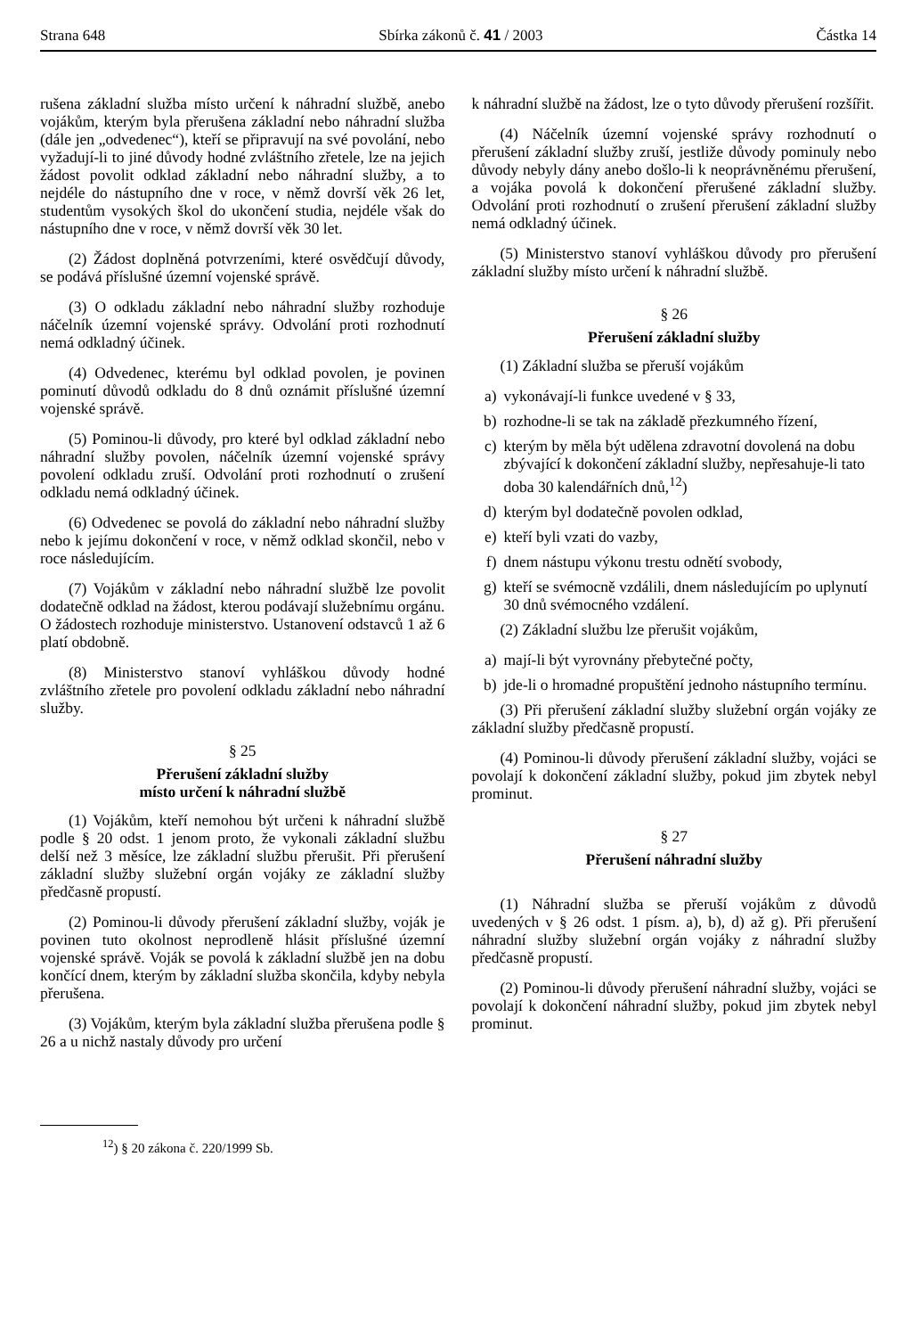Strana 648 Sbírka zákonů č. 41 / 2003 Částka 14
rušena základní služba místo určení k náhradní službě, anebo vojákům, kterým byla přerušena základní nebo náhradní služba (dále jen „odvedenec“), kteří se připravují na své povolání, nebo vyžadují-li to jiné důvody hodné zvláštního zřetele, lze na jejich žádost povolit odklad základní nebo náhradní služby, a to nejdéle do nástupního dne v roce, v němž dovrší věk 26 let, studentům vysokých škol do ukončení studia, nejdéle však do nástupního dne v roce, v němž dovrší věk 30 let.
(2) Žádost doplněná potvrzeními, které osvědčují důvody, se podává příslušné územní vojenské správě.
(3) O odkladu základní nebo náhradní služby rozhoduje náčelník územní vojenské správy. Odvolání proti rozhodnutí nemá odkladný účinek.
(4) Odvedenec, kterému byl odklad povolen, je povinen pominutí důvodů odkladu do 8 dnů oznámit příslušné územní vojenské správě.
(5) Pominou-li důvody, pro které byl odklad základní nebo náhradní služby povolen, náčelník územní vojenské správy povolení odkladu zruší. Odvolání proti rozhodnutí o zrušení odkladu nemá odkladný účinek.
(6) Odvedenec se povolá do základní nebo náhradní služby nebo k jejímu dokončení v roce, v němž odklad skončil, nebo v roce následujícím.
(7) Vojákům v základní nebo náhradní službě lze povolit dodatečně odklad na žádost, kterou podávají služebnímu orgánu. O žádostech rozhoduje ministerstvo. Ustanovení odstavců 1 až 6 platí obdobně.
(8) Ministerstvo stanoví vyhláškou důvody hodné zvláštního zřetele pro povolení odkladu základní nebo náhradní služby.
§ 25
Přerušení základní služby
místo určení k náhradní službě
(1) Vojákům, kteří nemohou být určeni k náhradní službě podle § 20 odst. 1 jenom proto, že vykonali základní službu delší než 3 měsíce, lze základní službu přerušit. Při přerušení základní služby služební orgán vojáky ze základní služby předčasně propustí.
(2) Pominou-li důvody přerušení základní služby, voják je povinen tuto okolnost neprodleně hlásit příslušné územní vojenské správě. Voják se povolá k základní službě jen na dobu končící dnem, kterým by základní služba skončila, kdyby nebyla přerušena.
(3) Vojákům, kterým byla základní služba přerušena podle § 26 a u nichž nastaly důvody pro určení
k náhradní službě na žádost, lze o tyto důvody přerušení rozšířit.
(4) Náčelník územní vojenské správy rozhodnutí o přerušení základní služby zruší, jestliže důvody pominuly nebo důvody nebyly dány anebo došlo-li k neoprávněnému přerušení, a vojáka povolá k dokončení přerušené základní služby. Odvolání proti rozhodnutí o zrušení přerušení základní služby nemá odkladný účinek.
(5) Ministerstvo stanoví vyhláškou důvody pro přerušení základní služby místo určení k náhradní službě.
§ 26
Přerušení základní služby
(1) Základní služba se přeruší vojákům
a) vykonávají-li funkce uvedené v § 33,
b) rozhodne-li se tak na základě přezkumného řízení,
c) kterým by měla být udělena zdravotní dovolená na dobu zbývající k dokončení základní služby, nepřesahuje-li tato doba 30 kalendářních dnů,<sup>12</sup>)
d) kterým byl dodatečně povolen odklad,
e) kteří byli vzati do vazby,
f) dnem nástupu výkonu trestu odnětí svobody,
g) kteří se svémocně vzdálili, dnem následujícím po uplynutí 30 dnů svémocného vzdálení.
(2) Základní službu lze přerušit vojákům,
a) mají-li být vyrovnány přebytečné počty,
b) jde-li o hromadné propuštění jednoho nástupního termínu.
(3) Při přerušení základní služby služební orgán vojáky ze základní služby předčasně propustí.
(4) Pominou-li důvody přerušení základní služby, vojáci se povolají k dokončení základní služby, pokud jim zbytek nebyl prominut.
§ 27
Přerušení náhradní služby
(1) Náhradní služba se přeruší vojákům z důvodů uvedených v § 26 odst. 1 písm. a), b), d) až g). Při přerušení náhradní služby služební orgán vojáky z náhradní služby předčasně propustí.
(2) Pominou-li důvody přerušení náhradní služby, vojáci se povolají k dokončení náhradní služby, pokud jim zbytek nebyl prominut.
<sup>12</sup>) § 20 zákona č. 220/1999 Sb.